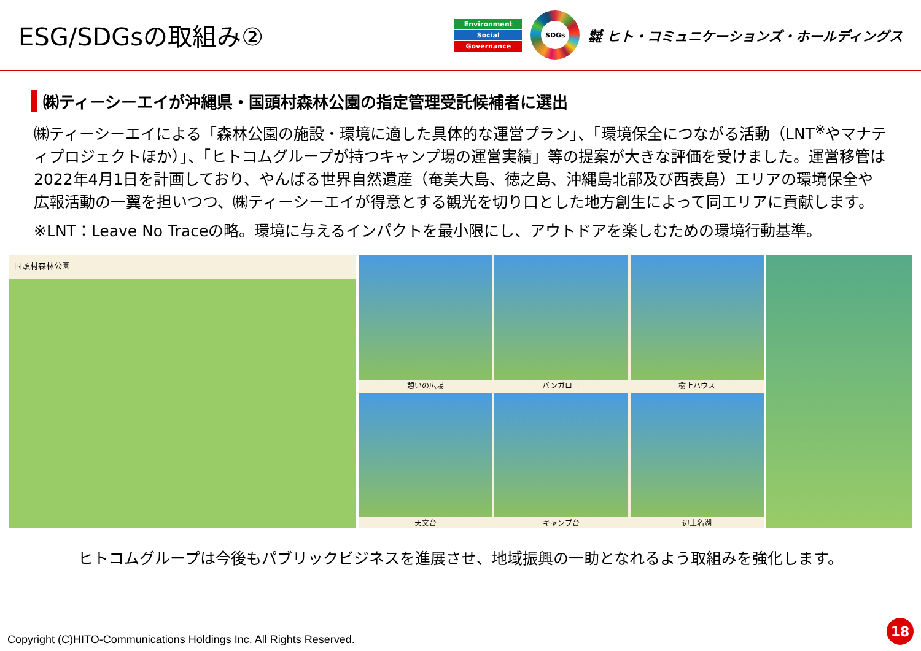ESG/SDGsの取組み②
Environment
Social
Governance
SDGs
㍿ ヒト・コミュニケーションズ・ホールディングス
㈱ティーシーエイが沖縄県・国頭村森林公園の指定管理受託候補者に選出
㈱ティーシーエイによる「森林公園の施設・環境に適した具体的な運営プラン」、「環境保全につながる活動（LNT<sup>※</sup>やマナティプロジェクトほか）」、「ヒトコムグループが持つキャンプ場の運営実績」等の提案が大きな評価を受けました。運営移管は2022年4月1日を計画しており、やんばる世界自然遺産（奄美大島、徳之島、沖縄島北部及び西表島）エリアの環境保全や広報活動の一翼を担いつつ、㈱ティーシーエイが得意とする観光を切り口とした地方創生によって同エリアに貢献します。
※LNT：Leave No Traceの略。環境に与えるインパクトを最小限にし、アウトドアを楽しむための環境行動基準。
国頭村森林公園
憩いの広場
バンガロー
樹上ハウス
天文台
キャンプ台
辺土名湖
ヒトコムグループは今後もパブリックビジネスを進展させ、地域振興の一助となれるよう取組みを強化します。
Copyright (C)HITO-Communications Holdings Inc. All Rights Reserved.
18